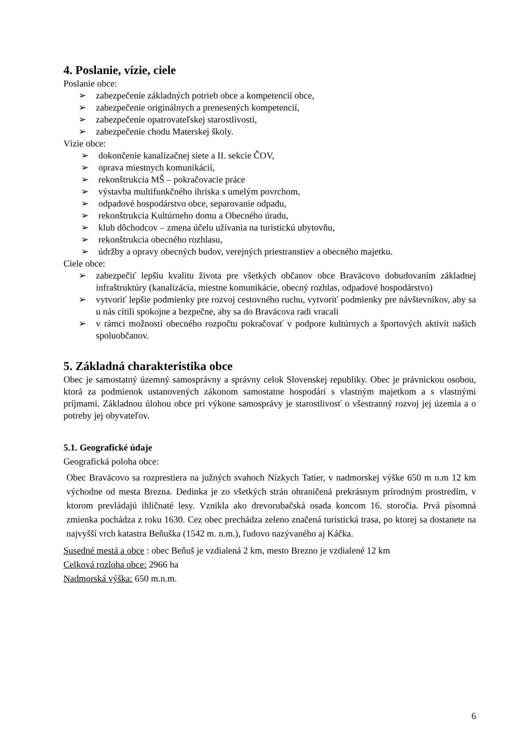4. Poslanie, vízie, ciele
Poslanie obce:
➢ zabezpečenie základných potrieb obce a kompetencií obce,
➢ zabezpečenie originálnych a prenesených kompetencií,
➢ zabezpečenie opatrovateľskej starostlivosti,
➢ zabezpečenie chodu Materskej školy.
Vízie obce:
➢ dokončenie kanalizačnej siete a II. sekcie ČOV,
➢ oprava miestnych komunikácií,
➢ rekonštrukcia MŠ – pokračovacie práce
➢ výstavba multifunkčného ihriska s umelým povrchom,
➢ odpadové hospodárstvo obce, separovanie odpadu,
➢ rekonštrukcia Kultúrneho domu a Obecného úradu,
➢ klub dôchodcov – zmena účelu užívania na turistickú ubytovňu,
➢ rekonštrukcia obecného rozhlasu,
➢ údržby a opravy obecných budov, verejných priestranstiev a obecného majetku.
Ciele obce:
➢ zabezpečiť lepšiu kvalitu života pre všetkých občanov obce Braväcovo dobudovaním základnej infraštruktúry (kanalizácia, miestne komunikácie, obecný rozhlas, odpadové hospodárstvo)
➢ vytvoriť lepšie podmienky pre rozvoj cestovného ruchu, vytvoriť podmienky pre návštevníkov, aby sa u nás cítili spokojne a bezpečne, aby sa do Braväcova radi vracali
➢ v rámci možností obecného rozpočtu pokračovať v podpore kultúrnych a športových aktivít našich spoluobčanov.
5. Základná charakteristika obce
Obec je samostatný územný samosprávny a správny celok Slovenskej republiky. Obec je právnickou osobou, ktorá za podmienok ustanovených zákonom samostatne hospodári s vlastným majetkom a s vlastnými príjmami. Základnou úlohou obce pri výkone samosprávy je starostlivosť o všestranný rozvoj jej územia a o potreby jej obyvateľov.
5.1. Geografické údaje
Geografická poloha obce:
Obec Braväcovo sa rozprestiera na južných svahoch Nízkych Tatier, v nadmorskej výške 650 m n.m 12 km východne od mesta Brezna. Dedinka je zo všetkých strán ohraničená prekrásnym prírodným prostredím, v ktorom prevládajú ihličnaté lesy. Vznikla ako drevorubačská osada koncom 16. storočia. Prvá písomná zmienka pochádza z roku 1630. Cez obec prechádza zeleno značená turistická trasa, po ktorej sa dostanete na najvyšší vrch katastra Beňuška (1542 m. n.m.), ľudovo nazývaného aj Káčka.
Susedné mestá a obce : obec Beňuš je vzdialená 2 km, mesto Brezno je vzdialené 12 km
Celková rozloha obce: 2966 ha
Nadmorská výška: 650 m.n.m.
6